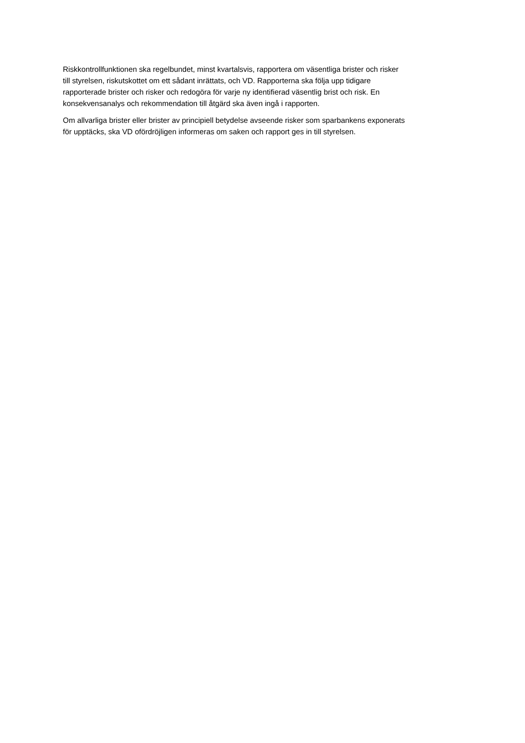Riskkontrollfunktionen ska regelbundet, minst kvartalsvis, rapportera om väsentliga brister och risker
till styrelsen, riskutskottet om ett sådant inrättats, och VD. Rapporterna ska följa upp tidigare
rapporterade brister och risker och redogöra för varje ny identifierad väsentlig brist och risk. En
konsekvensanalys och rekommendation till åtgärd ska även ingå i rapporten.
Om allvarliga brister eller brister av principiell betydelse avseende risker som sparbankens exponerats
för upptäcks, ska VD ofördröjligen informeras om saken och rapport ges in till styrelsen.